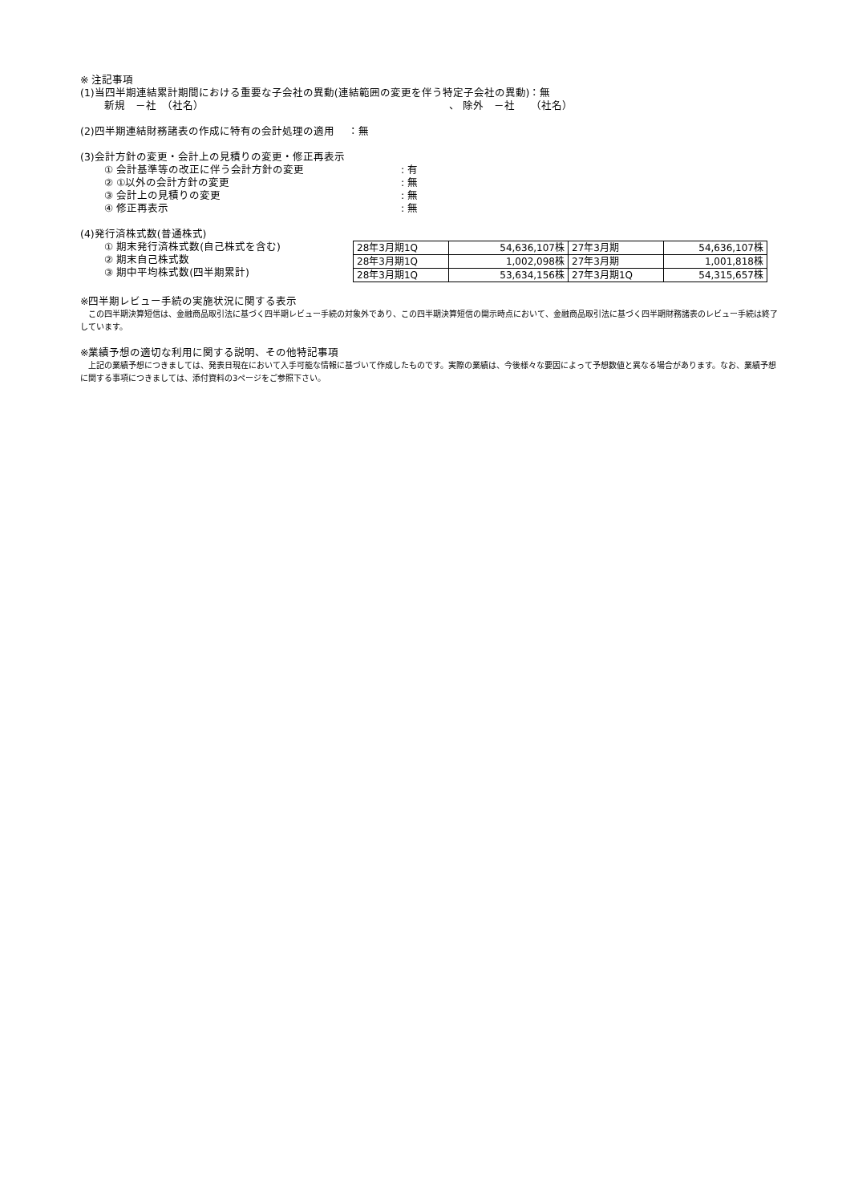※ 注記事項
(1)当四半期連結累計期間における重要な子会社の異動(連結範囲の変更を伴う特定子会社の異動)：無
新規　－社　（社名） 、 除外　－社　　（社名）
(2)四半期連結財務諸表の作成に特有の会計処理の適用　 ：無
(3)会計方針の変更・会計上の見積りの変更・修正再表示
① 会計基準等の改正に伴う会計方針の変更: 有
② ①以外の会計方針の変更: 無
③ 会計上の見積りの変更: 無
④ 修正再表示: 無
(4)発行済株式数(普通株式)
① 期末発行済株式数(自己株式を含む)
② 期末自己株式数
③ 期中平均株式数(四半期累計)
| 28年3月期1Q | 54,636,107株 | 27年3月期 | 54,636,107株 |
| 28年3月期1Q | 1,002,098株 | 27年3月期 | 1,001,818株 |
| 28年3月期1Q | 53,634,156株 | 27年3月期1Q | 54,315,657株 |
※四半期レビュー手続の実施状況に関する表示
　この四半期決算短信は、金融商品取引法に基づく四半期レビュー手続の対象外であり、この四半期決算短信の開示時点において、金融商品取引法に基づく四半期財務諸表のレビュー手続は終了しています。
※業績予想の適切な利用に関する説明、その他特記事項
　上記の業績予想につきましては、発表日現在において入手可能な情報に基づいて作成したものです。実際の業績は、今後様々な要因によって予想数値と異なる場合があります。なお、業績予想に関する事項につきましては、添付資料の3ページをご参照下さい。